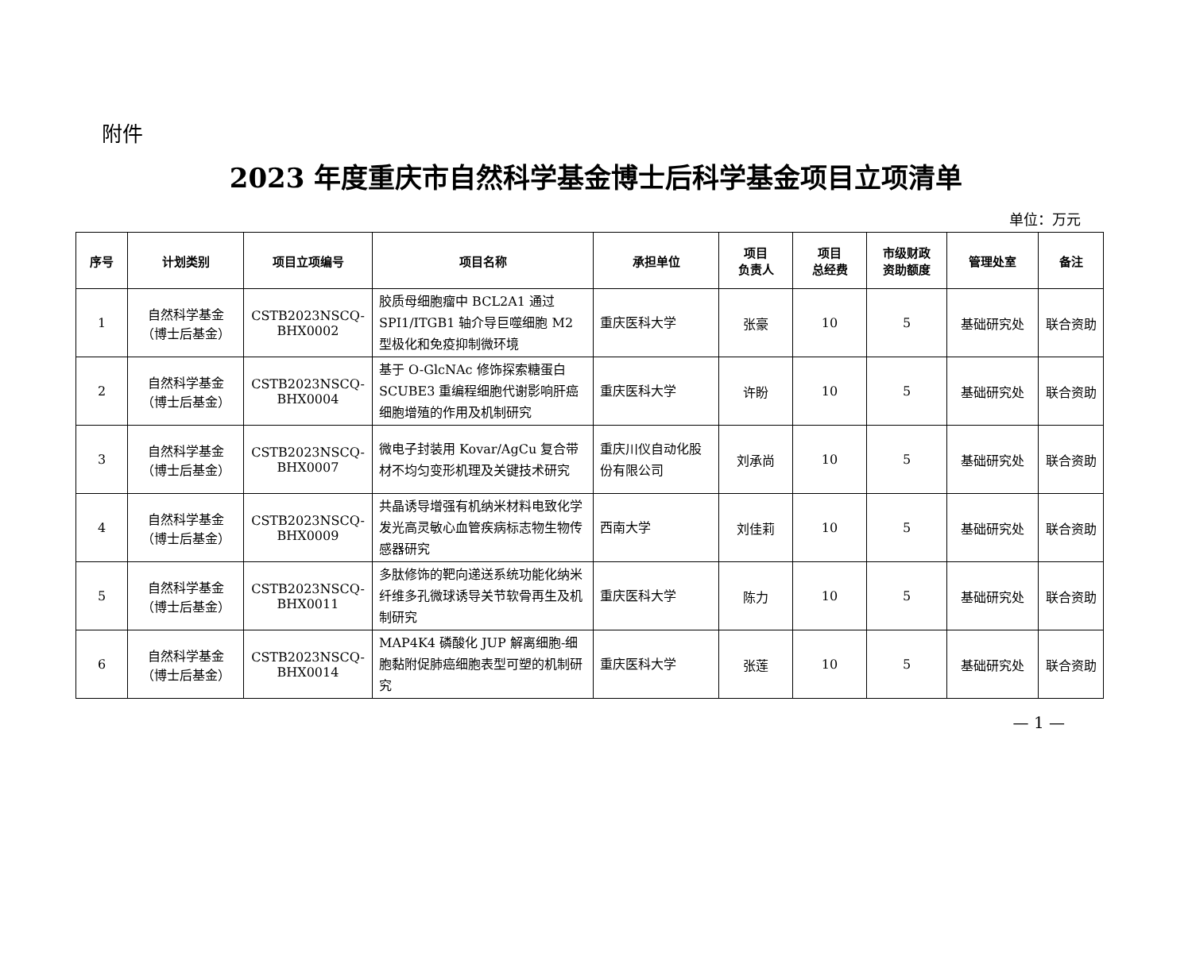附件
2023 年度重庆市自然科学基金博士后科学基金项目立项清单
单位：万元
| 序号 | 计划类别 | 项目立项编号 | 项目名称 | 承担单位 | 项目 负责人 | 项目 总经费 | 市级财政 资助额度 | 管理处室 | 备注 |
| --- | --- | --- | --- | --- | --- | --- | --- | --- | --- |
| 1 | 自然科学基金 （博士后基金） | CSTB2023NSCQ- BHX0002 | 胶质母细胞瘤中 BCL2A1 通过 SPI1/ITGB1 轴介导巨噬细胞 M2 型极化和免疫抑制微环境 | 重庆医科大学 | 张豪 | 10 | 5 | 基础研究处 | 联合资助 |
| 2 | 自然科学基金 （博士后基金） | CSTB2023NSCQ- BHX0004 | 基于 O-GlcNAc 修饰探索糖蛋白 SCUBE3 重编程细胞代谢影响肝癌细胞增殖的作用及机制研究 | 重庆医科大学 | 许盼 | 10 | 5 | 基础研究处 | 联合资助 |
| 3 | 自然科学基金 （博士后基金） | CSTB2023NSCQ- BHX0007 | 微电子封装用 Kovar/AgCu 复合带材不均匀变形机理及关键技术研究 | 重庆川仪自动化股份有限公司 | 刘承尚 | 10 | 5 | 基础研究处 | 联合资助 |
| 4 | 自然科学基金 （博士后基金） | CSTB2023NSCQ- BHX0009 | 共晶诱导增强有机纳米材料电致化学发光高灵敏心血管疾病标志物生物传感器研究 | 西南大学 | 刘佳莉 | 10 | 5 | 基础研究处 | 联合资助 |
| 5 | 自然科学基金 （博士后基金） | CSTB2023NSCQ- BHX0011 | 多肽修饰的靶向递送系统功能化纳米纤维多孔微球诱导关节软骨再生及机制研究 | 重庆医科大学 | 陈力 | 10 | 5 | 基础研究处 | 联合资助 |
| 6 | 自然科学基金 （博士后基金） | CSTB2023NSCQ- BHX0014 | MAP4K4 磷酸化 JUP 解离细胞-细胞黏附促肺癌细胞表型可塑的机制研究 | 重庆医科大学 | 张莲 | 10 | 5 | 基础研究处 | 联合资助 |
— 1 —